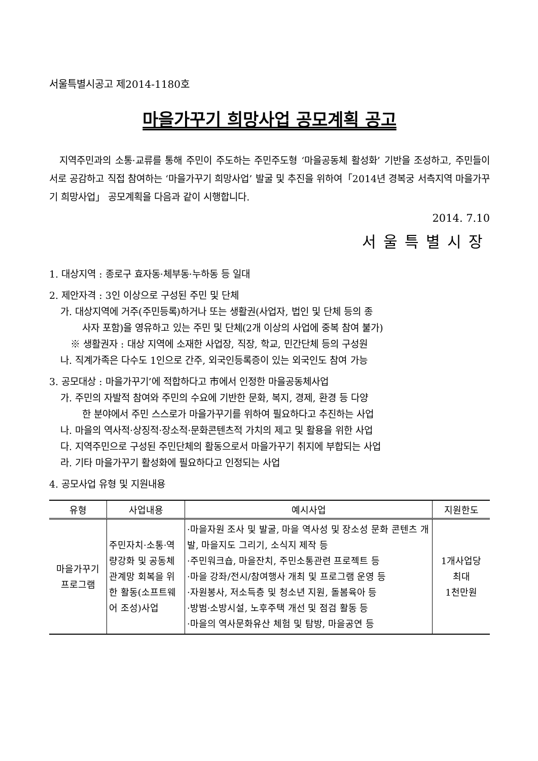서울특별시공고 제2014-1180호
마을가꾸기 희망사업 공모계획 공고
지역주민과의 소통·교류를 통해 주민이 주도하는 주민주도형 ‘마을공동체 활성화’ 기반을 조성하고, 주민들이 서로 공감하고 직접 참여하는 ‘마을가꾸기 희망사업’ 발굴 및 추진을 위하여「2014년 경복궁 서측지역 마을가꾸기 희망사업」 공모계획을 다음과 같이 시행합니다.
2014. 7.10
서울특별시장
1. 대상지역 : 종로구 효자동·체부동·누하동 등 일대
2. 제안자격 : 3인 이상으로 구성된 주민 및 단체
가. 대상지역에 거주(주민등록)하거나 또는 생활권(사업자, 법인 및 단체 등의 종
사자 포함)을 영유하고 있는 주민 및 단체(2개 이상의 사업에 중복 참여 불가)
※ 생활권자 : 대상 지역에 소재한 사업장, 직장, 학교, 민간단체 등의 구성원
나. 직계가족은 다수도 1인으로 간주, 외국인등록증이 있는 외국인도 참여 가능
3. 공모대상 : 마을가꾸기’에 적합하다고 市에서 인정한 마을공동체사업
가. 주민의 자발적 참여와 주민의 수요에 기반한 문화, 복지, 경제, 환경 등 다양
한 분야에서 주민 스스로가 마을가꾸기를 위하여 필요하다고 추진하는 사업
나. 마을의 역사적·상징적·장소적·문화콘텐츠적 가치의 제고 및 활용을 위한 사업
다. 지역주민으로 구성된 주민단체의 활동으로서 마을가꾸기 취지에 부합되는 사업
라. 기타 마을가꾸기 활성화에 필요하다고 인정되는 사업
4. 공모사업 유형 및 지원내용
| 유형 | 사업내용 | 예시사업 | 지원한도 |
| --- | --- | --- | --- |
| 마을가꾸기 프로그램 | 주민자치·소통·역량강화 및 공동체 관계망 회복을 위한 활동(소프트웨어 조성)사업 | ·마을자원 조사 및 발굴, 마을 역사성 및 장소성 문화 콘텐츠 개발, 마을지도 그리기, 소식지 제작 등 ·주민워크숍, 마을잔치, 주민소통관련 프로젝트 등 ·마을 강좌/전시/참여행사 개최 및 프로그램 운영 등 ·자원봉사, 저소득층 및 청소년 지원, 돌봄육아 등 ·방범·소방시설, 노후주택 개선 및 점검 활동 등 ·마을의 역사문화유산 체험 및 탐방, 마을공연 등 | 1개사업당 최대 1천만원 |